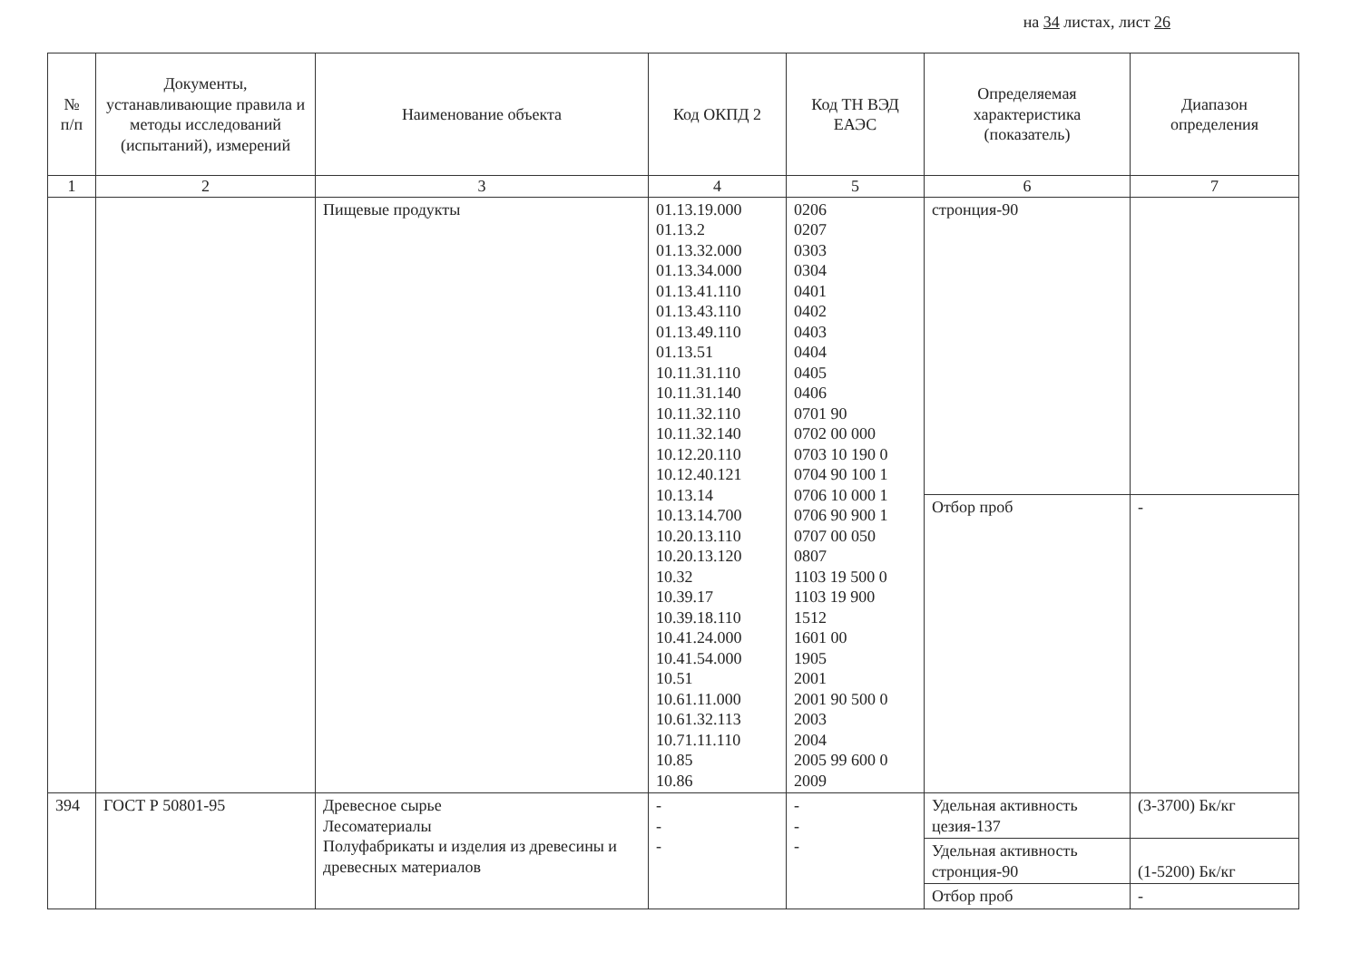на 34 листах, лист 26
| № п/п | Документы, устанавливающие правила и методы исследований (испытаний), измерений | Наименование объекта | Код ОКПД 2 | Код ТН ВЭД ЕАЭС | Определяемая характеристика (показатель) | Диапазон определения |
| --- | --- | --- | --- | --- | --- | --- |
| 1 | 2 | 3 | 4 | 5 | 6 | 7 |
| | | Пищевые продукты | 01.13.19.000 01.13.2 01.13.32.000 01.13.34.000 01.13.41.110 01.13.43.110 01.13.49.110 01.13.51 10.11.31.110 10.11.31.140 10.11.32.110 10.11.32.140 10.12.20.110 10.12.40.121 10.13.14 10.13.14.700 10.20.13.110 10.20.13.120 10.32 10.39.17 10.39.18.110 10.41.24.000 10.41.54.000 10.51 10.61.11.000 10.61.32.113 10.71.11.110 10.85 10.86 | 0206 0207 0303 0304 0401 0402 0403 0404 0405 0406 0701 90 0702 00 000 0703 10 190 0 0704 90 100 1 0706 10 000 1 0706 90 900 1 0707 00 050 0807 1103 19 500 0 1103 19 900 1512 1601 00 1905 2001 2001 90 500 0 2003 2004 2005 99 600 0 2009 | стронция-90 | |
| | | | | | Отбор проб | - |
| 394 | ГОСТ Р 50801-95 | Древесное сырье Лесоматериалы Полуфабрикаты и изделия из древесины и древесных материалов | - - - | - - - | Удельная активность цезия-137 | (3-3700) Бк/кг |
| | | | | | Удельная активность стронция-90 | (1-5200) Бк/кг |
| | | | | | Отбор проб | - |